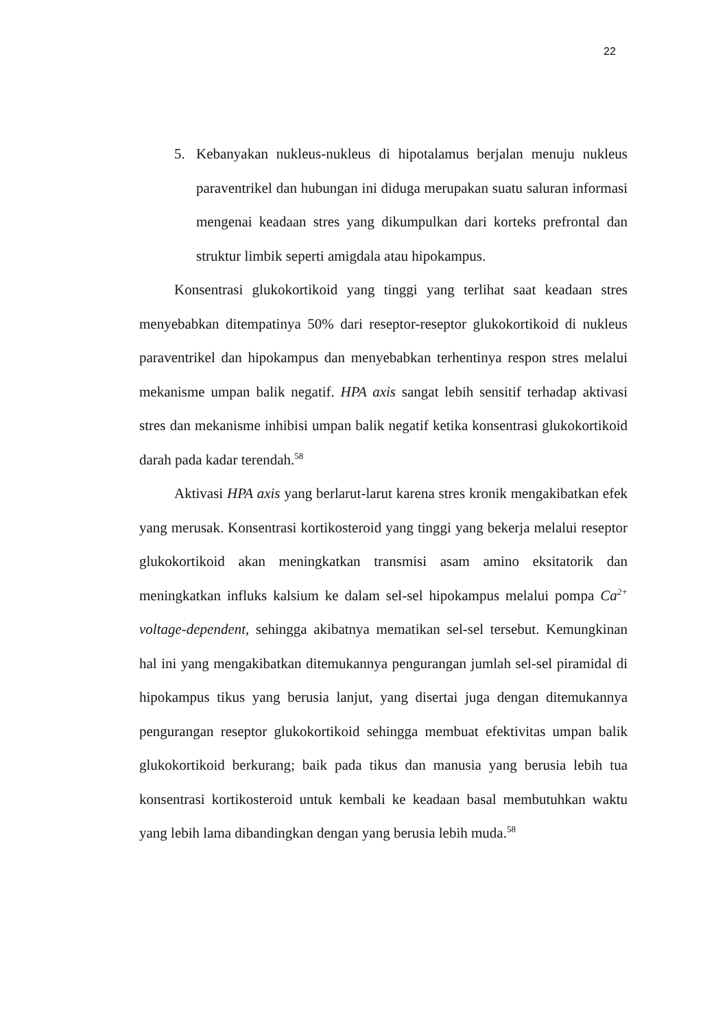22
5. Kebanyakan nukleus-nukleus di hipotalamus berjalan menuju nukleus paraventrikel dan hubungan ini diduga merupakan suatu saluran informasi mengenai keadaan stres yang dikumpulkan dari korteks prefrontal dan struktur limbik seperti amigdala atau hipokampus.
Konsentrasi glukokortikoid yang tinggi yang terlihat saat keadaan stres menyebabkan ditempatinya 50% dari reseptor-reseptor glukokortikoid di nukleus paraventrikel dan hipokampus dan menyebabkan terhentinya respon stres melalui mekanisme umpan balik negatif. HPA axis sangat lebih sensitif terhadap aktivasi stres dan mekanisme inhibisi umpan balik negatif ketika konsentrasi glukokortikoid darah pada kadar terendah.<sup>58</sup>
Aktivasi HPA axis yang berlarut-larut karena stres kronik mengakibatkan efek yang merusak. Konsentrasi kortikosteroid yang tinggi yang bekerja melalui reseptor glukokortikoid akan meningkatkan transmisi asam amino eksitatorik dan meningkatkan influks kalsium ke dalam sel-sel hipokampus melalui pompa Ca<sup>2+</sup> voltage-dependent, sehingga akibatnya mematikan sel-sel tersebut. Kemungkinan hal ini yang mengakibatkan ditemukannya pengurangan jumlah sel-sel piramidal di hipokampus tikus yang berusia lanjut, yang disertai juga dengan ditemukannya pengurangan reseptor glukokortikoid sehingga membuat efektivitas umpan balik glukokortikoid berkurang; baik pada tikus dan manusia yang berusia lebih tua konsentrasi kortikosteroid untuk kembali ke keadaan basal membutuhkan waktu yang lebih lama dibandingkan dengan yang berusia lebih muda.<sup>58</sup>